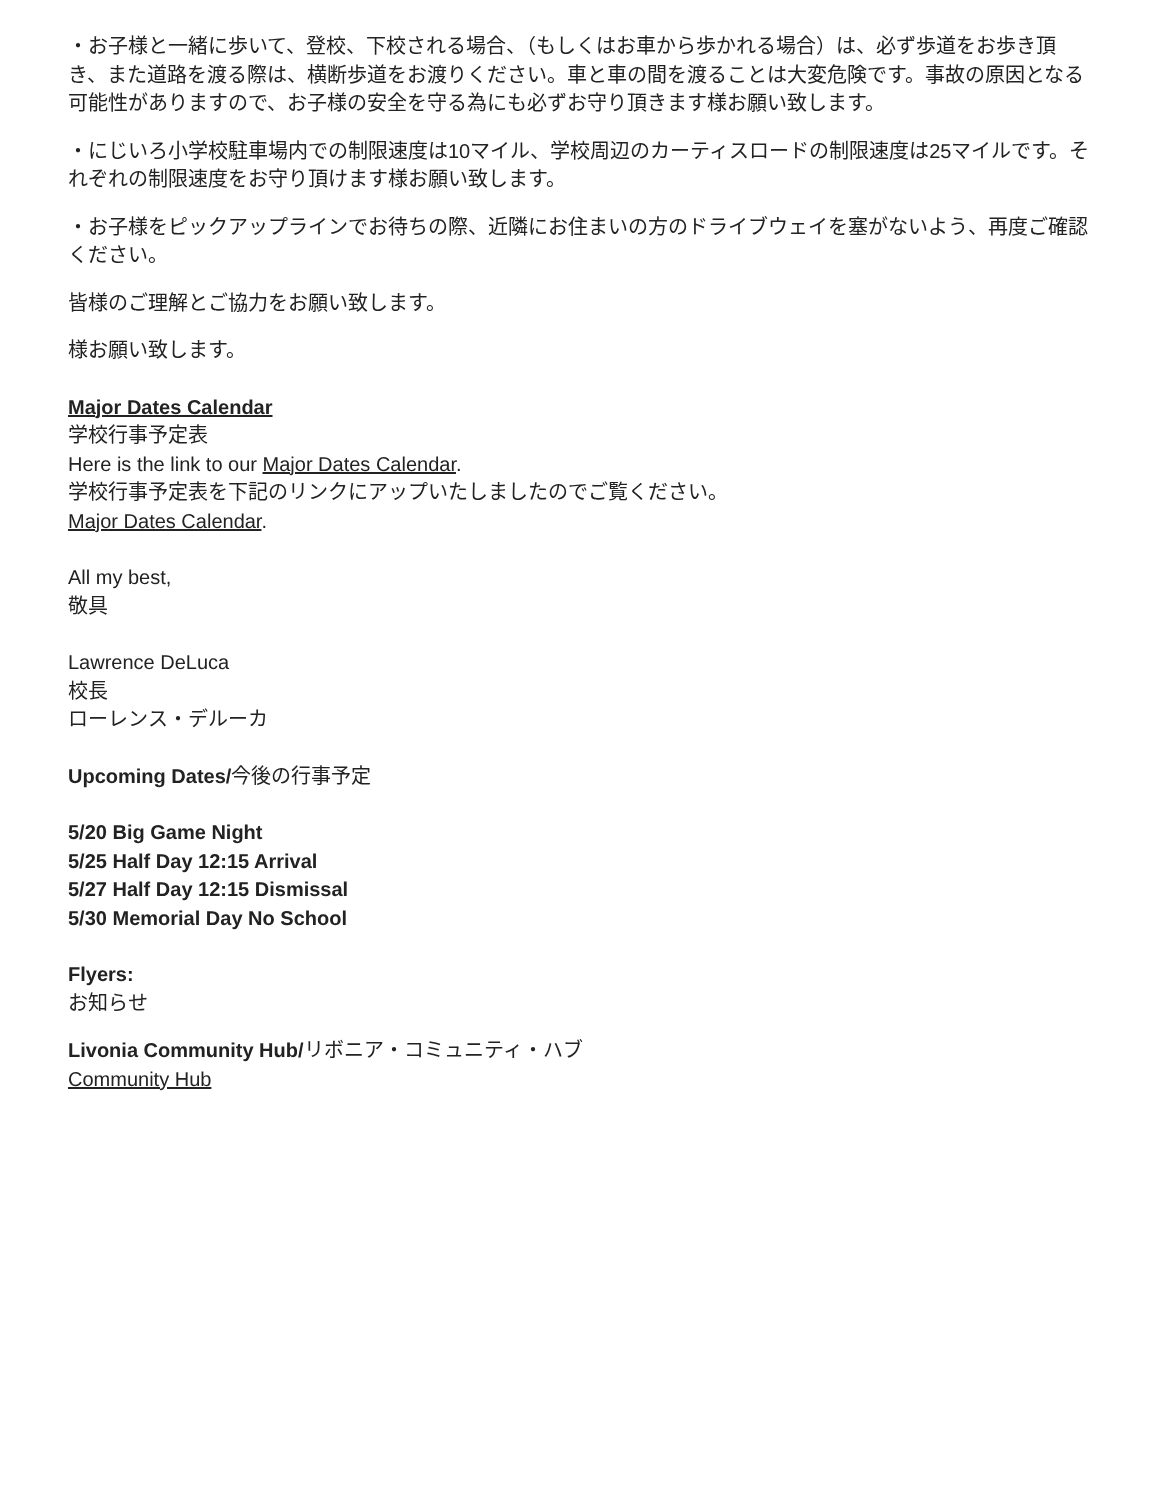・お子様と一緒に歩いて、登校、下校される場合、（もしくはお車から歩かれる場合）は、必ず歩道をお歩き頂き、また道路を渡る際は、横断歩道をお渡りください。車と車の間を渡ることは大変危険です。事故の原因となる可能性がありますので、お子様の安全を守る為にも必ずお守り頂きます様お願い致します。
・にじいろ小学校駐車場内での制限速度は10マイル、学校周辺のカーティスロードの制限速度は25マイルです。それぞれの制限速度をお守り頂けます様お願い致します。
・お子様をピックアップラインでお待ちの際、近隣にお住まいの方のドライブウェイを塞がないよう、再度ご確認ください。
皆様のご理解とご協力をお願い致します。
様お願い致します。
Major Dates Calendar
学校行事予定表
Here is the link to our Major Dates Calendar.
学校行事予定表を下記のリンクにアップいたしましたのでご覧ください。
Major Dates Calendar.
All my best,
敬具
Lawrence DeLuca
校長
ローレンス・デルーカ
Upcoming Dates/今後の行事予定
5/20 Big Game Night
5/25 Half Day 12:15 Arrival
5/27 Half Day 12:15 Dismissal
5/30 Memorial Day No School
Flyers:
お知らせ
Livonia Community Hub/リボニア・コミュニティ・ハブ
Community Hub